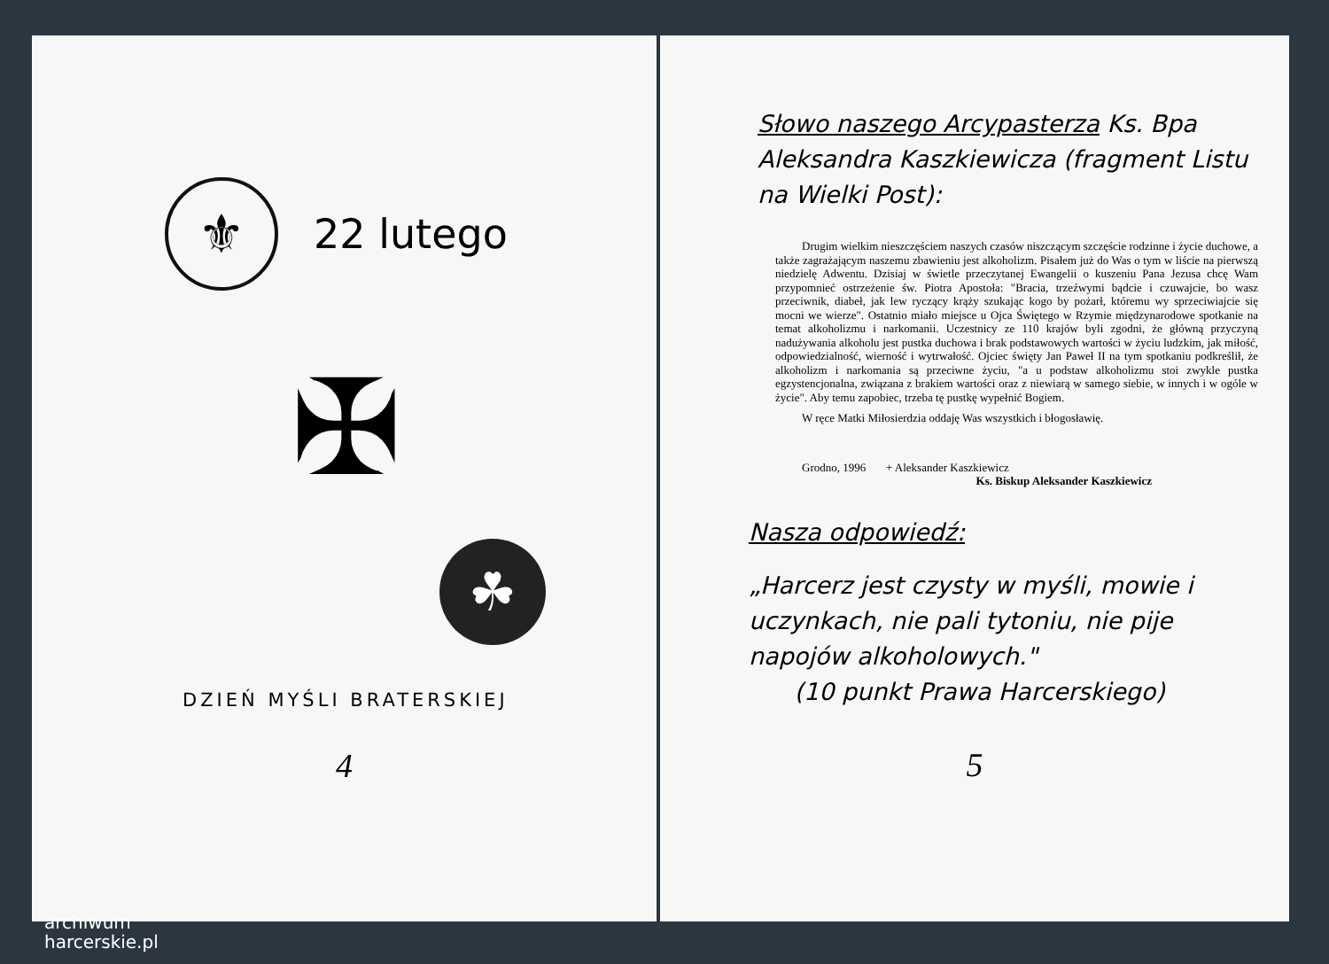⚜
22 lutego
✠
☘
DZIEŃ MYŚLI BRATERSKIEJ
4
Słowo naszego Arcypasterza Ks. Bpa Aleksandra Kaszkiewicza (fragment Listu na Wielki Post):
Drugim wielkim nieszczęściem naszych czasów niszczącym szczęście rodzinne i życie duchowe, a także zagrażającym naszemu zbawieniu jest alkoholizm. Pisałem już do Was o tym w liście na pierwszą niedzielę Adwentu. Dzisiaj w świetle przeczytanej Ewangelii o kuszeniu Pana Jezusa chcę Wam przypomnieć ostrzeżenie św. Piotra Apostoła: "Bracia, trzeźwymi bądcie i czuwajcie, bo wasz przeciwnik, diabeł, jak lew ryczący krąży szukając kogo by pożarł, któremu wy sprzeciwiajcie się mocni we wierze". Ostatnio miało miejsce u Ojca Świętego w Rzymie międzynarodowe spotkanie na temat alkoholizmu i narkomanii. Uczestnicy ze 110 krajów byli zgodni, że główną przyczyną nadużywania alkoholu jest pustka duchowa i brak podstawowych wartości w życiu ludzkim, jak miłość, odpowiedzialność, wierność i wytrwałość. Ojciec święty Jan Paweł II na tym spotkaniu podkreślił, że alkoholizm i narkomania są przeciwne życiu, "a u podstaw alkoholizmu stoi zwykle pustka egzystencjonalna, związana z brakiem wartości oraz z niewiarą w samego siebie, w innych i w ogóle w życie". Aby temu zapobiec, trzeba tę pustkę wypełnić Bogiem.
W ręce Matki Miłosierdzia oddaję Was wszystkich i błogosławię.
Grodno, 1996 + Aleksander Kaszkiewicz
Ks. Biskup Aleksander Kaszkiewicz
Nasza odpowiedź:
„Harcerz jest czysty w myśli, mowie i uczynkach, nie pali tytoniu, nie pije napojów alkoholowych."
(10 punkt Prawa Harcerskiego)
5
archiwum
harcerskie.pl